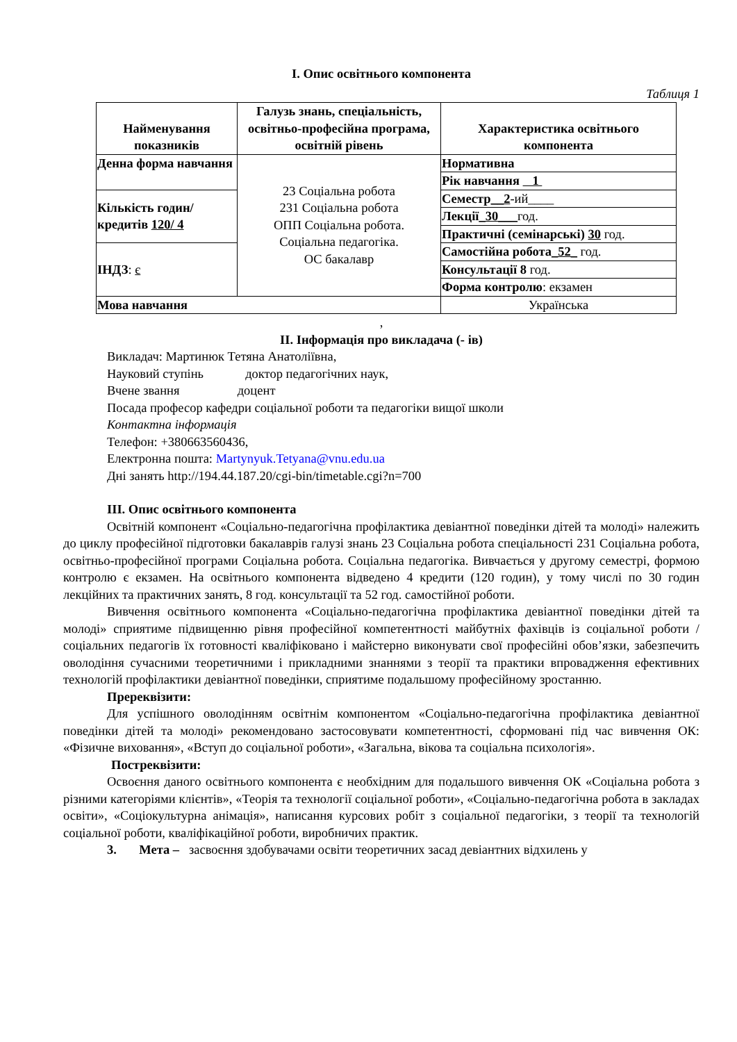І. Опис освітнього компонента
Таблиця 1
| Найменування показників | Галузь знань, спеціальність, освітньо-професійна програма, освітній рівень | Характеристика освітнього компонента |
| --- | --- | --- |
| Денна форма навчання | 23 Соціальна робота 231 Соціальна робота ОПП Соціальна робота. Соціальна педагогіка. ОС бакалавр | Нормативна |
| | | Рік навчання 1 |
| Кількість годин/кредитів 120/ 4 | | Семестр __2 -ий____ |
| | | Лекції _30___ год. |
| | | Практичні (семінарські) 30 год. |
| ІНДЗ : є | | Самостійна робота _52_ год. |
| | | Консультації 8 год. |
| | | Форма контролю : екзамен |
| Мова навчання | | Українська |
,
ІІ. Інформація про викладача (- ів)
Викладач: Мартинюк Тетяна Анатоліївна,
Науковий ступінь доктор педагогічних наук,
Вчене звання доцент
Посада професор кафедри соціальної роботи та педагогіки вищої школи
Контактна інформація
Телефон: +380663560436,
Електронна пошта: Martynyuk.Tetyana@vnu.edu.ua
Дні занять http://194.44.187.20/cgi-bin/timetable.cgi?n=700
ІІІ. Опис освітнього компонента
Освітній компонент «Соціально-педагогічна профілактика девіантної поведінки дітей та молоді» належить до циклу професійної підготовки бакалаврів галузі знань 23 Соціальна робота спеціальності 231 Соціальна робота, освітньо-професійної програми Соціальна робота. Соціальна педагогіка. Вивчається у другому семестрі, формою контролю є екзамен. На освітнього компонента відведено 4 кредити (120 годин), у тому числі по 30 годин лекційних та практичних занять, 8 год. консультації та 52 год. самостійної роботи.
Вивчення освітнього компонента «Соціально-педагогічна профілактика девіантної поведінки дітей та молоді» сприятиме підвищенню рівня професійної компетентності майбутніх фахівців із соціальної роботи / соціальних педагогів їх готовності кваліфіковано і майстерно виконувати свої професійні обов’язки, забезпечить оволодіння сучасними теоретичними і прикладними знаннями з теорії та практики впровадження ефективних технологій профілактики девіантної поведінки, сприятиме подальшому професійному зростанню.
Пререквізити:
Для успішного оволодінням освітнім компонентом «Соціально-педагогічна профілактика девіантної поведінки дітей та молоді» рекомендовано застосовувати компетентності, сформовані під час вивчення ОК: «Фізичне виховання», «Вступ до соціальної роботи», «Загальна, вікова та соціальна психологія».
Постреквізити:
Освоєння даного освітнього компонента є необхідним для подальшого вивчення ОК «Соціальна робота з різними категоріями клієнтів», «Теорія та технології соціальної роботи», «Соціально-педагогічна робота в закладах освіти», «Соціокультурна анімація», написання курсових робіт з соціальної педагогіки, з теорії та технологій соціальної роботи, кваліфікаційної роботи, виробничих практик.
3. Мета – засвоєння здобувачами освіти теоретичних засад девіантних відхилень у